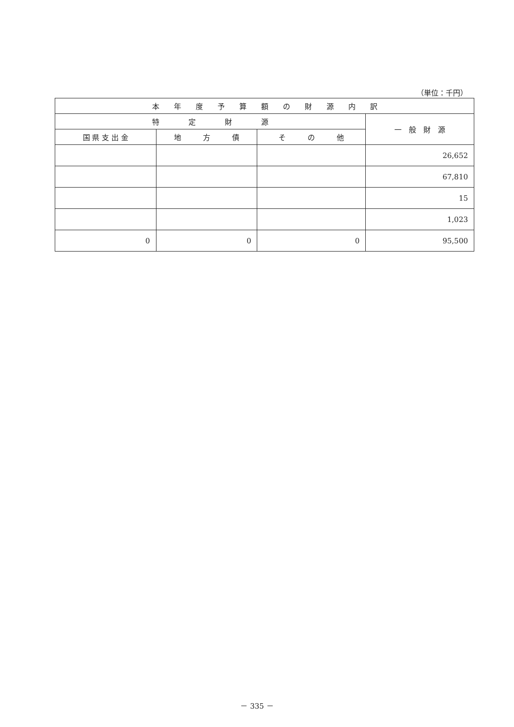（単位：千円）
| 本 年 度 予 算 額 の 財 源 内 訳 | | | |
| --- | --- | --- | --- |
| 特 定 財 源 | | | 一 般 財 源 |
| 国 県 支 出 金 | 地 方 債 | そ の 他 | |
| | | | 26,652 |
| | | | 67,810 |
| | | | 15 |
| | | | 1,023 |
| 0 | 0 | 0 | 95,500 |
－ 335 －